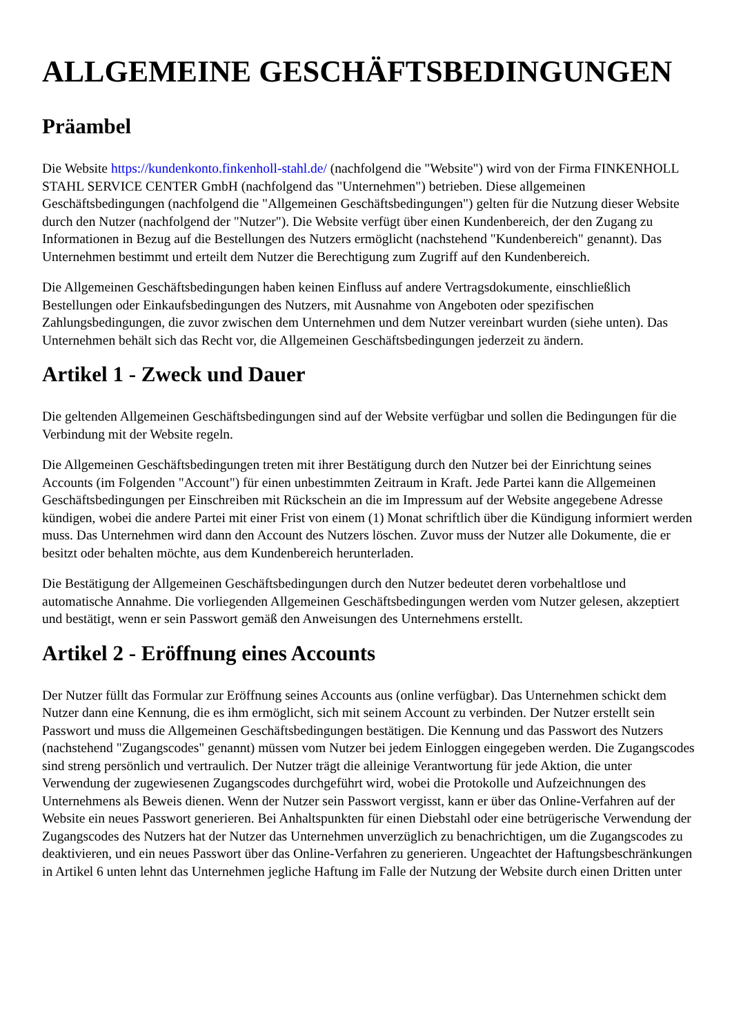ALLGEMEINE GESCHÄFTSBEDINGUNGEN
Präambel
Die Website https://kundenkonto.finkenholl-stahl.de/ (nachfolgend die "Website") wird von der Firma FINKENHOLL STAHL SERVICE CENTER GmbH (nachfolgend das "Unternehmen") betrieben. Diese allgemeinen Geschäftsbedingungen (nachfolgend die "Allgemeinen Geschäftsbedingungen") gelten für die Nutzung dieser Website durch den Nutzer (nachfolgend der "Nutzer"). Die Website verfügt über einen Kundenbereich, der den Zugang zu Informationen in Bezug auf die Bestellungen des Nutzers ermöglicht (nachstehend "Kundenbereich" genannt). Das Unternehmen bestimmt und erteilt dem Nutzer die Berechtigung zum Zugriff auf den Kundenbereich.
Die Allgemeinen Geschäftsbedingungen haben keinen Einfluss auf andere Vertragsdokumente, einschließlich Bestellungen oder Einkaufsbedingungen des Nutzers, mit Ausnahme von Angeboten oder spezifischen Zahlungsbedingungen, die zuvor zwischen dem Unternehmen und dem Nutzer vereinbart wurden (siehe unten). Das Unternehmen behält sich das Recht vor, die Allgemeinen Geschäftsbedingungen jederzeit zu ändern.
Artikel 1 - Zweck und Dauer
Die geltenden Allgemeinen Geschäftsbedingungen sind auf der Website verfügbar und sollen die Bedingungen für die Verbindung mit der Website regeln.
Die Allgemeinen Geschäftsbedingungen treten mit ihrer Bestätigung durch den Nutzer bei der Einrichtung seines Accounts (im Folgenden "Account") für einen unbestimmten Zeitraum in Kraft. Jede Partei kann die Allgemeinen Geschäftsbedingungen per Einschreiben mit Rückschein an die im Impressum auf der Website angegebene Adresse kündigen, wobei die andere Partei mit einer Frist von einem (1) Monat schriftlich über die Kündigung informiert werden muss. Das Unternehmen wird dann den Account des Nutzers löschen. Zuvor muss der Nutzer alle Dokumente, die er besitzt oder behalten möchte, aus dem Kundenbereich herunterladen.
Die Bestätigung der Allgemeinen Geschäftsbedingungen durch den Nutzer bedeutet deren vorbehaltlose und automatische Annahme. Die vorliegenden Allgemeinen Geschäftsbedingungen werden vom Nutzer gelesen, akzeptiert und bestätigt, wenn er sein Passwort gemäß den Anweisungen des Unternehmens erstellt.
Artikel 2 - Eröffnung eines Accounts
Der Nutzer füllt das Formular zur Eröffnung seines Accounts aus (online verfügbar). Das Unternehmen schickt dem Nutzer dann eine Kennung, die es ihm ermöglicht, sich mit seinem Account zu verbinden. Der Nutzer erstellt sein Passwort und muss die Allgemeinen Geschäftsbedingungen bestätigen. Die Kennung und das Passwort des Nutzers (nachstehend "Zugangscodes" genannt) müssen vom Nutzer bei jedem Einloggen eingegeben werden. Die Zugangscodes sind streng persönlich und vertraulich. Der Nutzer trägt die alleinige Verantwortung für jede Aktion, die unter Verwendung der zugewiesenen Zugangscodes durchgeführt wird, wobei die Protokolle und Aufzeichnungen des Unternehmens als Beweis dienen. Wenn der Nutzer sein Passwort vergisst, kann er über das Online-Verfahren auf der Website ein neues Passwort generieren. Bei Anhaltspunkten für einen Diebstahl oder eine betrügerische Verwendung der Zugangscodes des Nutzers hat der Nutzer das Unternehmen unverzüglich zu benachrichtigen, um die Zugangscodes zu deaktivieren, und ein neues Passwort über das Online-Verfahren zu generieren. Ungeachtet der Haftungsbeschränkungen in Artikel 6 unten lehnt das Unternehmen jegliche Haftung im Falle der Nutzung der Website durch einen Dritten unter